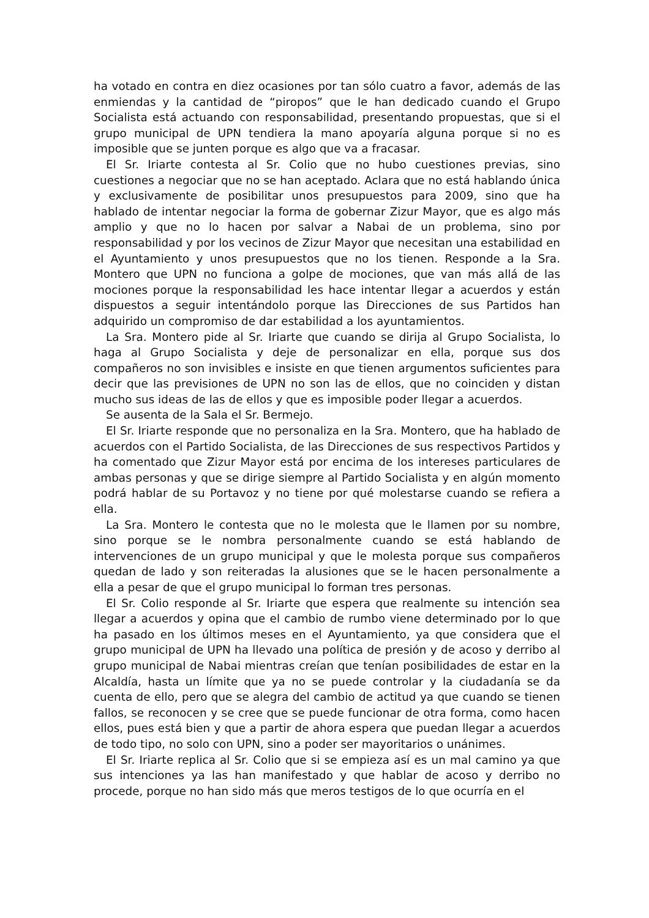ha votado en contra en diez ocasiones por tan sólo cuatro a favor, además de las enmiendas y la cantidad de “piropos” que le han dedicado cuando el Grupo Socialista está actuando con responsabilidad, presentando propuestas, que si el grupo municipal de UPN tendiera la mano apoyaría alguna porque si no es imposible que se junten porque es algo que va a fracasar.
El Sr. Iriarte contesta al Sr. Colio que no hubo cuestiones previas, sino cuestiones a negociar que no se han aceptado. Aclara que no está hablando única y exclusivamente de posibilitar unos presupuestos para 2009, sino que ha hablado de intentar negociar la forma de gobernar Zizur Mayor, que es algo más amplio y que no lo hacen por salvar a Nabai de un problema, sino por responsabilidad y por los vecinos de Zizur Mayor que necesitan una estabilidad en el Ayuntamiento y unos presupuestos que no los tienen. Responde a la Sra. Montero que UPN no funciona a golpe de mociones, que van más allá de las mociones porque la responsabilidad les hace intentar llegar a acuerdos y están dispuestos a seguir intentándolo porque las Direcciones de sus Partidos han adquirido un compromiso de dar estabilidad a los ayuntamientos.
La Sra. Montero pide al Sr. Iriarte que cuando se dirija al Grupo Socialista, lo haga al Grupo Socialista y deje de personalizar en ella, porque sus dos compañeros no son invisibles e insiste en que tienen argumentos suficientes para decir que las previsiones de UPN no son las de ellos, que no coinciden y distan mucho sus ideas de las de ellos y que es imposible poder llegar a acuerdos.
Se ausenta de la Sala el Sr. Bermejo.
El Sr. Iriarte responde que no personaliza en la Sra. Montero, que ha hablado de acuerdos con el Partido Socialista, de las Direcciones de sus respectivos Partidos y ha comentado que Zizur Mayor está por encima de los intereses particulares de ambas personas y que se dirige siempre al Partido Socialista y en algún momento podrá hablar de su Portavoz y no tiene por qué molestarse cuando se refiera a ella.
La Sra. Montero le contesta que no le molesta que le llamen por su nombre, sino porque se le nombra personalmente cuando se está hablando de intervenciones de un grupo municipal y que le molesta porque sus compañeros quedan de lado y son reiteradas la alusiones que se le hacen personalmente a ella a pesar de que el grupo municipal lo forman tres personas.
El Sr. Colio responde al Sr. Iriarte que espera que realmente su intención sea llegar a acuerdos y opina que el cambio de rumbo viene determinado por lo que ha pasado en los últimos meses en el Ayuntamiento, ya que considera que el grupo municipal de UPN ha llevado una política de presión y de acoso y derribo al grupo municipal de Nabai mientras creían que tenían posibilidades de estar en la Alcaldía, hasta un límite que ya no se puede controlar y la ciudadanía se da cuenta de ello, pero que se alegra del cambio de actitud ya que cuando se tienen fallos, se reconocen y se cree que se puede funcionar de otra forma, como hacen ellos, pues está bien y que a partir de ahora espera que puedan llegar a acuerdos de todo tipo, no solo con UPN, sino a poder ser mayoritarios o unánimes.
El Sr. Iriarte replica al Sr. Colio que si se empieza así es un mal camino ya que sus intenciones ya las han manifestado y que hablar de acoso y derribo no procede, porque no han sido más que meros testigos de lo que ocurría en el